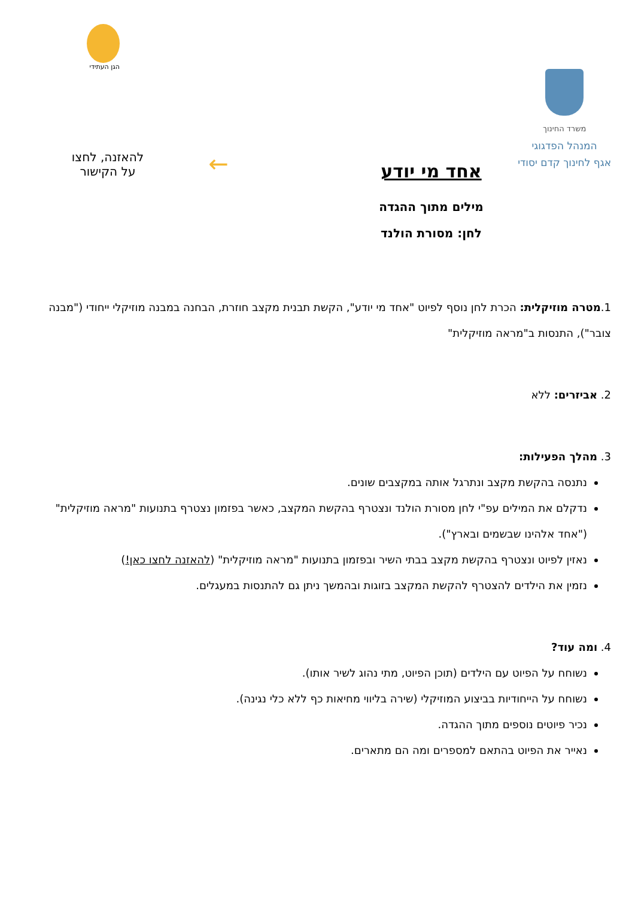משרד החינוך
המנהל הפדגוגי
אגף לחינוך קדם יסודי
הגן העתידי
אחד מי יודע
מילים מתוך ההגדה
לחן: מסורת הולנד
←
להאזנה, לחצו
על הקישור
1.מטרה מוזיקלית: הכרת לחן נוסף לפיוט "אחד מי יודע", הקשת תבנית מקצב חוזרת, הבחנה במבנה מוזיקלי ייחודי ("מבנה צובר"), התנסות ב"מראה מוזיקלית"
2. אביזרים: ללא
3. מהלך הפעילות:
נתנסה בהקשת מקצב ונתרגל אותה במקצבים שונים.
נדקלם את המילים עפ"י לחן מסורת הולנד ונצטרף בהקשת המקצב, כאשר בפזמון נצטרף בתנועות "מראה מוזיקלית" ("אחד אלהינו שבשמים ובארץ").
נאזין לפיוט ונצטרף בהקשת מקצב בבתי השיר ובפזמון בתנועות "מראה מוזיקלית" (להאזנה לחצו כאן!)
נזמין את הילדים להצטרף להקשת המקצב בזוגות ובהמשך ניתן גם להתנסות במעגלים.
4. ומה עוד?
נשוחח על הפיוט עם הילדים (תוכן הפיוט, מתי נהוג לשיר אותו).
נשוחח על הייחודיות בביצוע המוזיקלי (שירה בליווי מחיאות כף ללא כלי נגינה).
נכיר פיוטים נוספים מתוך ההגדה.
נאייר את הפיוט בהתאם למספרים ומה הם מתארים.